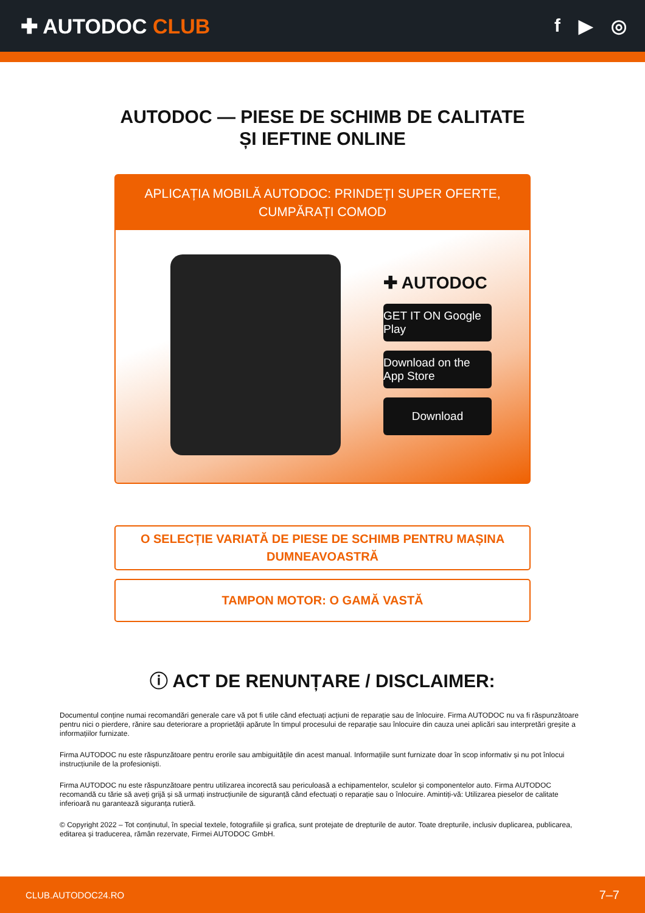✚ AUTODOC CLUB f ▶ ◎
AUTODOC — PIESE DE SCHIMB DE CALITATE ȘI IEFTINE ONLINE
APLICAȚIA MOBILĂ AUTODOC: PRINDEȚI SUPER OFERTE, CUMPĂRAȚI COMOD
✚ AUTODOC
GET IT ON Google Play
Download on the App Store
Download
O SELECȚIE VARIATĂ DE PIESE DE SCHIMB PENTRU MAȘINA DUMNEAVOASTRĂ
TAMPON MOTOR: O GAMĂ VASTĂ
ⓘ ACT DE RENUNȚARE / DISCLAIMER:
Documentul conține numai recomandări generale care vă pot fi utile când efectuați acțiuni de reparație sau de înlocuire. Firma AUTODOC nu va fi răspunzătoare pentru nici o pierdere, rănire sau deteriorare a proprietății apărute în timpul procesului de reparație sau înlocuire din cauza unei aplicări sau interpretări greșite a informațiilor furnizate.
Firma AUTODOC nu este răspunzătoare pentru erorile sau ambiguitățile din acest manual. Informațiile sunt furnizate doar în scop informativ și nu pot înlocui instrucțiunile de la profesioniști.
Firma AUTODOC nu este răspunzătoare pentru utilizarea incorectă sau periculoasă a echipamentelor, sculelor și componentelor auto. Firma AUTODOC recomandă cu tărie să aveți grijă și să urmați instrucțiunile de siguranță când efectuați o reparație sau o înlocuire. Amintiți-vă: Utilizarea pieselor de calitate inferioară nu garantează siguranța rutieră.
© Copyright 2022 – Tot conținutul, în special textele, fotografiile și grafica, sunt protejate de drepturile de autor. Toate drepturile, inclusiv duplicarea, publicarea, editarea și traducerea, rămân rezervate, Firmei AUTODOC GmbH.
CLUB.AUTODOC24.RO 7–7